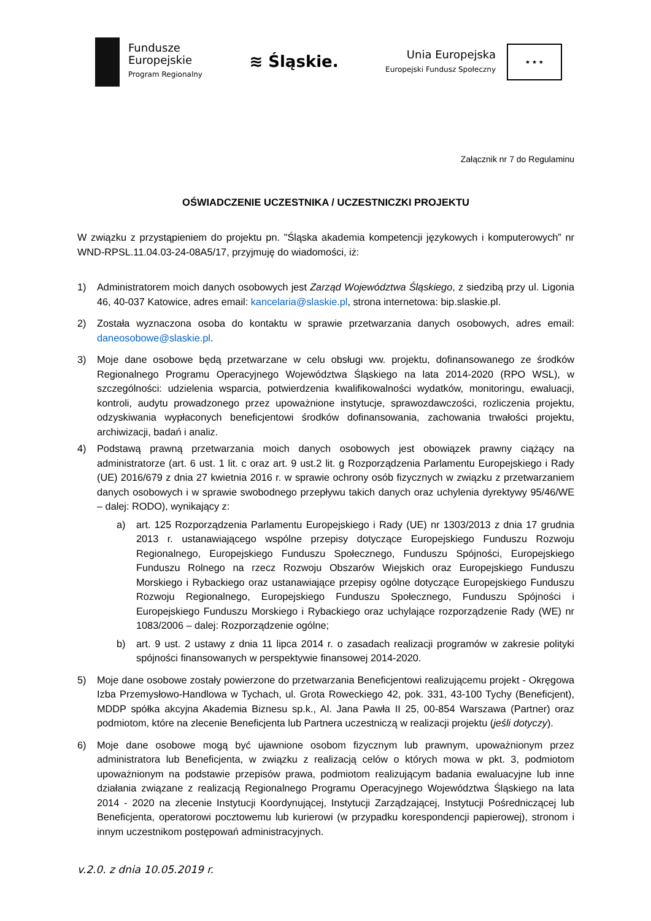Fundusze
Europejskie
Program Regionalny
≋ Śląskie.
Unia Europejska
Europejski Fundusz Społeczny
★ ★ ★
Załącznik nr 7 do Regulaminu
OŚWIADCZENIE UCZESTNIKA / UCZESTNICZKI PROJEKTU
W związku z przystąpieniem do projektu pn. "Śląska akademia kompetencji językowych i komputerowych” nr WND-RPSL.11.04.03-24-08A5/17, przyjmuję do wiadomości, iż:
1) Administratorem moich danych osobowych jest Zarząd Województwa Śląskiego, z siedzibą przy ul. Ligonia 46, 40-037 Katowice, adres email: kancelaria@slaskie.pl, strona internetowa: bip.slaskie.pl.
2) Została wyznaczona osoba do kontaktu w sprawie przetwarzania danych osobowych, adres email: daneosobowe@slaskie.pl.
3) Moje dane osobowe będą przetwarzane w celu obsługi ww. projektu, dofinansowanego ze środków Regionalnego Programu Operacyjnego Województwa Śląskiego na lata 2014-2020 (RPO WSL), w szczególności: udzielenia wsparcia, potwierdzenia kwalifikowalności wydatków, monitoringu, ewaluacji, kontroli, audytu prowadzonego przez upoważnione instytucje, sprawozdawczości, rozliczenia projektu, odzyskiwania wypłaconych beneficjentowi środków dofinansowania, zachowania trwałości projektu, archiwizacji, badań i analiz.
4) Podstawą prawną przetwarzania moich danych osobowych jest obowiązek prawny ciążący na administratorze (art. 6 ust. 1 lit. c oraz art. 9 ust.2 lit. g Rozporządzenia Parlamentu Europejskiego i Rady (UE) 2016/679 z dnia 27 kwietnia 2016 r. w sprawie ochrony osób fizycznych w związku z przetwarzaniem danych osobowych i w sprawie swobodnego przepływu takich danych oraz uchylenia dyrektywy 95/46/WE – dalej: RODO), wynikający z:
a) art. 125 Rozporządzenia Parlamentu Europejskiego i Rady (UE) nr 1303/2013 z dnia 17 grudnia 2013 r. ustanawiającego wspólne przepisy dotyczące Europejskiego Funduszu Rozwoju Regionalnego, Europejskiego Funduszu Społecznego, Funduszu Spójności, Europejskiego Funduszu Rolnego na rzecz Rozwoju Obszarów Wiejskich oraz Europejskiego Funduszu Morskiego i Rybackiego oraz ustanawiające przepisy ogólne dotyczące Europejskiego Funduszu Rozwoju Regionalnego, Europejskiego Funduszu Społecznego, Funduszu Spójności i Europejskiego Funduszu Morskiego i Rybackiego oraz uchylające rozporządzenie Rady (WE) nr 1083/2006 – dalej: Rozporządzenie ogólne;
b) art. 9 ust. 2 ustawy z dnia 11 lipca 2014 r. o zasadach realizacji programów w zakresie polityki spójności finansowanych w perspektywie finansowej 2014-2020.
5) Moje dane osobowe zostały powierzone do przetwarzania Beneficjentowi realizującemu projekt - Okręgowa Izba Przemysłowo-Handlowa w Tychach, ul. Grota Roweckiego 42, pok. 331, 43-100 Tychy (Beneficjent), MDDP spółka akcyjna Akademia Biznesu sp.k., Al. Jana Pawła II 25, 00-854 Warszawa (Partner) oraz podmiotom, które na zlecenie Beneficjenta lub Partnera uczestniczą w realizacji projektu (jeśli dotyczy).
6) Moje dane osobowe mogą być ujawnione osobom fizycznym lub prawnym, upoważnionym przez administratora lub Beneficjenta, w związku z realizacją celów o których mowa w pkt. 3, podmiotom upoważnionym na podstawie przepisów prawa, podmiotom realizującym badania ewaluacyjne lub inne działania związane z realizacją Regionalnego Programu Operacyjnego Województwa Śląskiego na lata 2014 - 2020 na zlecenie Instytucji Koordynującej, Instytucji Zarządzającej, Instytucji Pośredniczącej lub Beneficjenta, operatorowi pocztowemu lub kurierowi (w przypadku korespondencji papierowej), stronom i innym uczestnikom postępowań administracyjnych.
v.2.0. z dnia 10.05.2019 r.